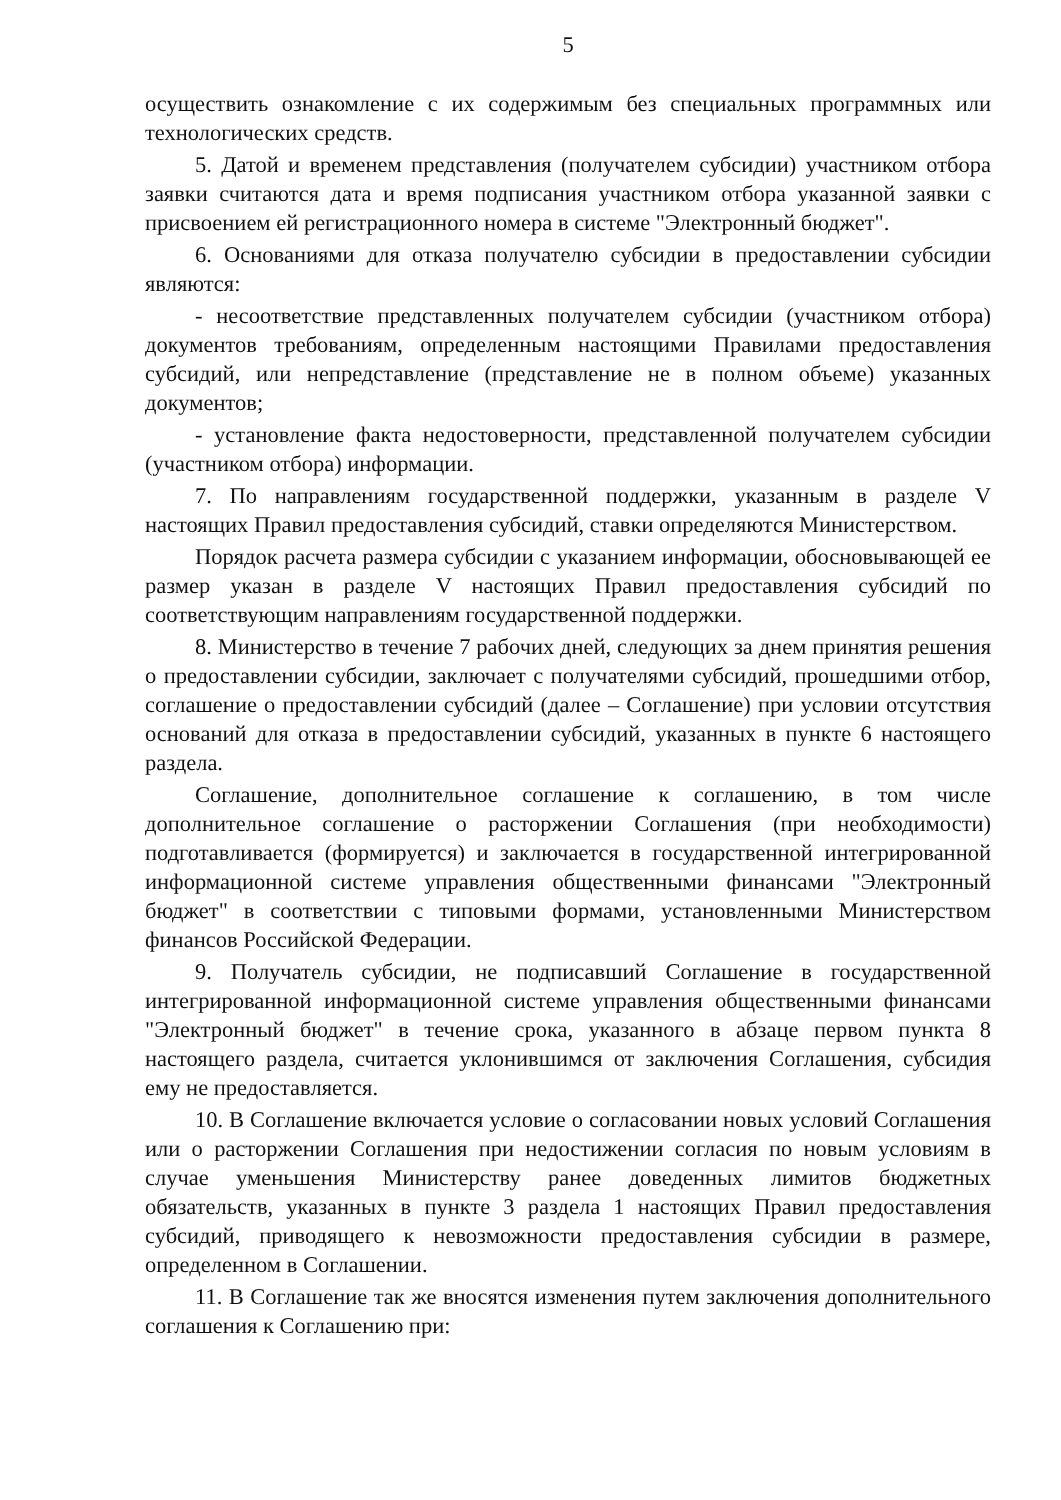5
осуществить ознакомление с их содержимым без специальных программных или технологических средств.
5. Датой и временем представления (получателем субсидии) участником отбора заявки считаются дата и время подписания участником отбора указанной заявки с присвоением ей регистрационного номера в системе "Электронный бюджет".
6. Основаниями для отказа получателю субсидии в предоставлении субсидии являются:
- несоответствие представленных получателем субсидии (участником отбора) документов требованиям, определенным настоящими Правилами предоставления субсидий, или непредставление (представление не в полном объеме) указанных документов;
- установление факта недостоверности, представленной получателем субсидии (участником отбора) информации.
7. По направлениям государственной поддержки, указанным в разделе V настоящих Правил предоставления субсидий, ставки определяются Министерством.
Порядок расчета размера субсидии с указанием информации, обосновывающей ее размер указан в разделе V настоящих Правил предоставления субсидий по соответствующим направлениям государственной поддержки.
8. Министерство в течение 7 рабочих дней, следующих за днем принятия решения о предоставлении субсидии, заключает с получателями субсидий, прошедшими отбор, соглашение о предоставлении субсидий (далее – Соглашение) при условии отсутствия оснований для отказа в предоставлении субсидий, указанных в пункте 6 настоящего раздела.
Соглашение, дополнительное соглашение к соглашению, в том числе дополнительное соглашение о расторжении Соглашения (при необходимости) подготавливается (формируется) и заключается в государственной интегрированной информационной системе управления общественными финансами "Электронный бюджет" в соответствии с типовыми формами, установленными Министерством финансов Российской Федерации.
9. Получатель субсидии, не подписавший Соглашение в государственной интегрированной информационной системе управления общественными финансами "Электронный бюджет" в течение срока, указанного в абзаце первом пункта 8 настоящего раздела, считается уклонившимся от заключения Соглашения, субсидия ему не предоставляется.
10. В Соглашение включается условие о согласовании новых условий Соглашения или о расторжении Соглашения при недостижении согласия по новым условиям в случае уменьшения Министерству ранее доведенных лимитов бюджетных обязательств, указанных в пункте 3 раздела 1 настоящих Правил предоставления субсидий, приводящего к невозможности предоставления субсидии в размере, определенном в Соглашении.
11. В Соглашение так же вносятся изменения путем заключения дополнительного соглашения к Соглашению при: